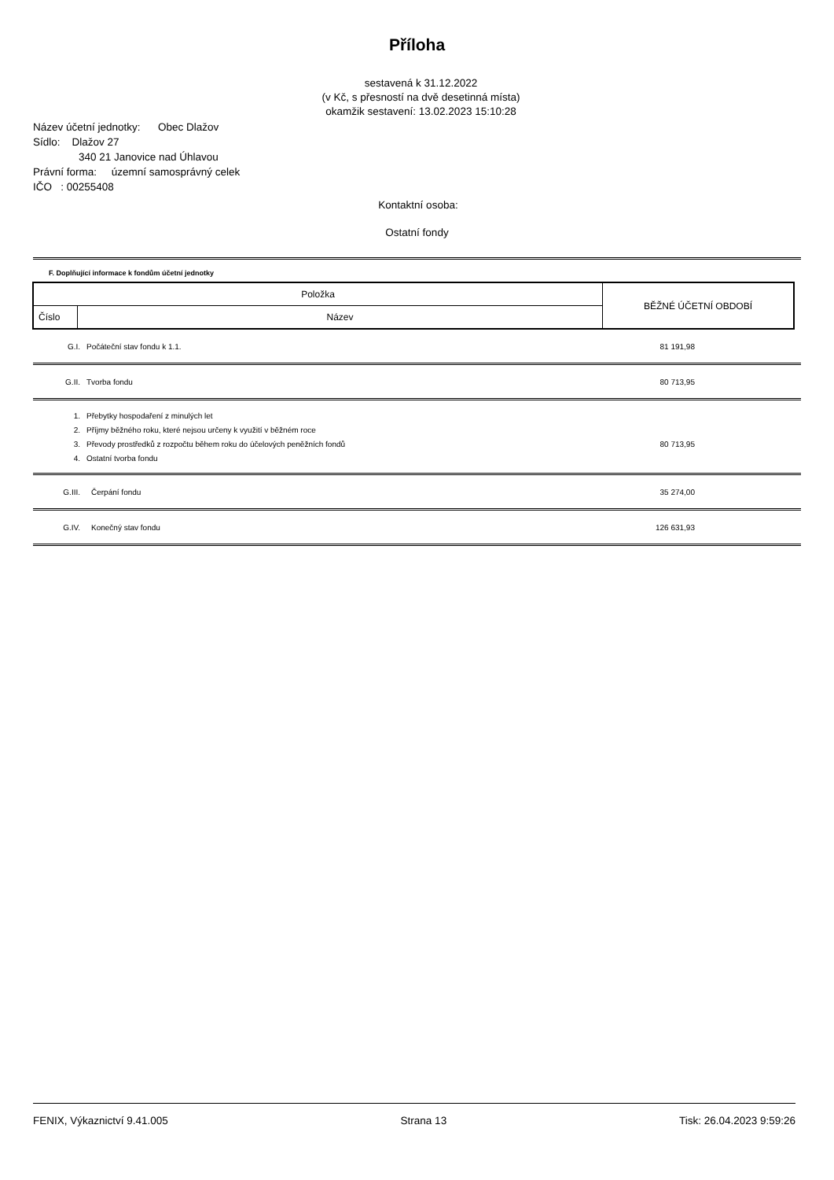Příloha
sestavená k 31.12.2022
(v Kč, s přesností na dvě desetinná místa)
okamžik sestavení: 13.02.2023 15:10:28
Název účetní jednotky: Obec Dlažov
Sídlo: Dlažov 27
340 21 Janovice nad Úhlavou
Právní forma: územní samosprávný celek
IČO : 00255408
Kontaktní osoba:
Ostatní fondy
F. Doplňující informace k fondům účetní jednotky
| Položka | | BĚŽNÉ ÚČETNÍ OBDOBÍ |
| Číslo | Název | |
| G.I. | Počáteční stav fondu k 1.1. | 81 191,98 |
| G.II. | Tvorba fondu | 80 713,95 |
| 1. | Přebytky hospodaření z minulých let | |
| 2. | Příjmy běžného roku, které nejsou určeny k využití v běžném roce | |
| 3. | Převody prostředků z rozpočtu během roku do účelových peněžních fondů | 80 713,95 |
| 4. | Ostatní tvorba fondu | |
| G.III. | Čerpání fondu | 35 274,00 |
| G.IV. | Konečný stav fondu | 126 631,93 |
FENIX, Výkaznictví 9.41.005 Strana 13 Tisk: 26.04.2023 9:59:26